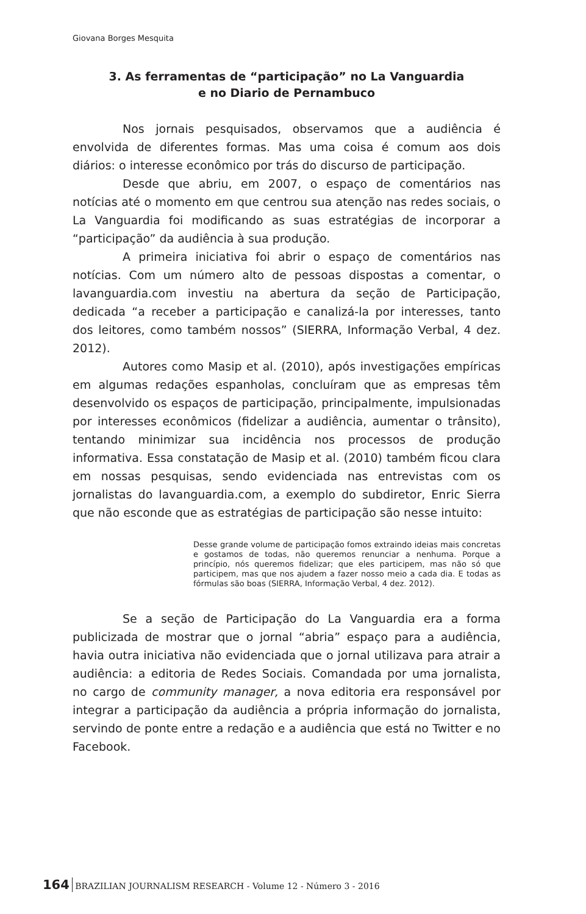Giovana Borges Mesquita
3. As ferramentas de “participação” no La Vanguardia
e no Diario de Pernambuco
Nos jornais pesquisados, observamos que a audiência é envolvida de diferentes formas. Mas uma coisa é comum aos dois diários: o interesse econômico por trás do discurso de participação.
Desde que abriu, em 2007, o espaço de comentários nas notícias até o momento em que centrou sua atenção nas redes sociais, o La Vanguardia foi modificando as suas estratégias de incorporar a “participação” da audiência à sua produção.
A primeira iniciativa foi abrir o espaço de comentários nas notícias. Com um número alto de pessoas dispostas a comentar, o lavanguardia.com investiu na abertura da seção de Participação, dedicada “a receber a participação e canalizá-la por interesses, tanto dos leitores, como também nossos” (SIERRA, Informação Verbal, 4 dez. 2012).
Autores como Masip et al. (2010), após investigações empíricas em algumas redações espanholas, concluíram que as empresas têm desenvolvido os espaços de participação, principalmente, impulsionadas por interesses econômicos (fidelizar a audiência, aumentar o trânsito), tentando minimizar sua incidência nos processos de produção informativa. Essa constatação de Masip et al. (2010) também ficou clara em nossas pesquisas, sendo evidenciada nas entrevistas com os jornalistas do lavanguardia.com, a exemplo do subdiretor, Enric Sierra que não esconde que as estratégias de participação são nesse intuito:
Desse grande volume de participação fomos extraindo ideias mais concretas e gostamos de todas, não queremos renunciar a nenhuma. Porque a princípio, nós queremos fidelizar; que eles participem, mas não só que participem, mas que nos ajudem a fazer nosso meio a cada dia. E todas as fórmulas são boas (SIERRA, Informação Verbal, 4 dez. 2012).
Se a seção de Participação do La Vanguardia era a forma publicizada de mostrar que o jornal “abria” espaço para a audiência, havia outra iniciativa não evidenciada que o jornal utilizava para atrair a audiência: a editoria de Redes Sociais. Comandada por uma jornalista, no cargo de community manager, a nova editoria era responsável por integrar a participação da audiência a própria informação do jornalista, servindo de ponte entre a redação e a audiência que está no Twitter e no Facebook.
164 BRAZILIAN JOURNALISM RESEARCH - Volume 12 - Número 3 - 2016